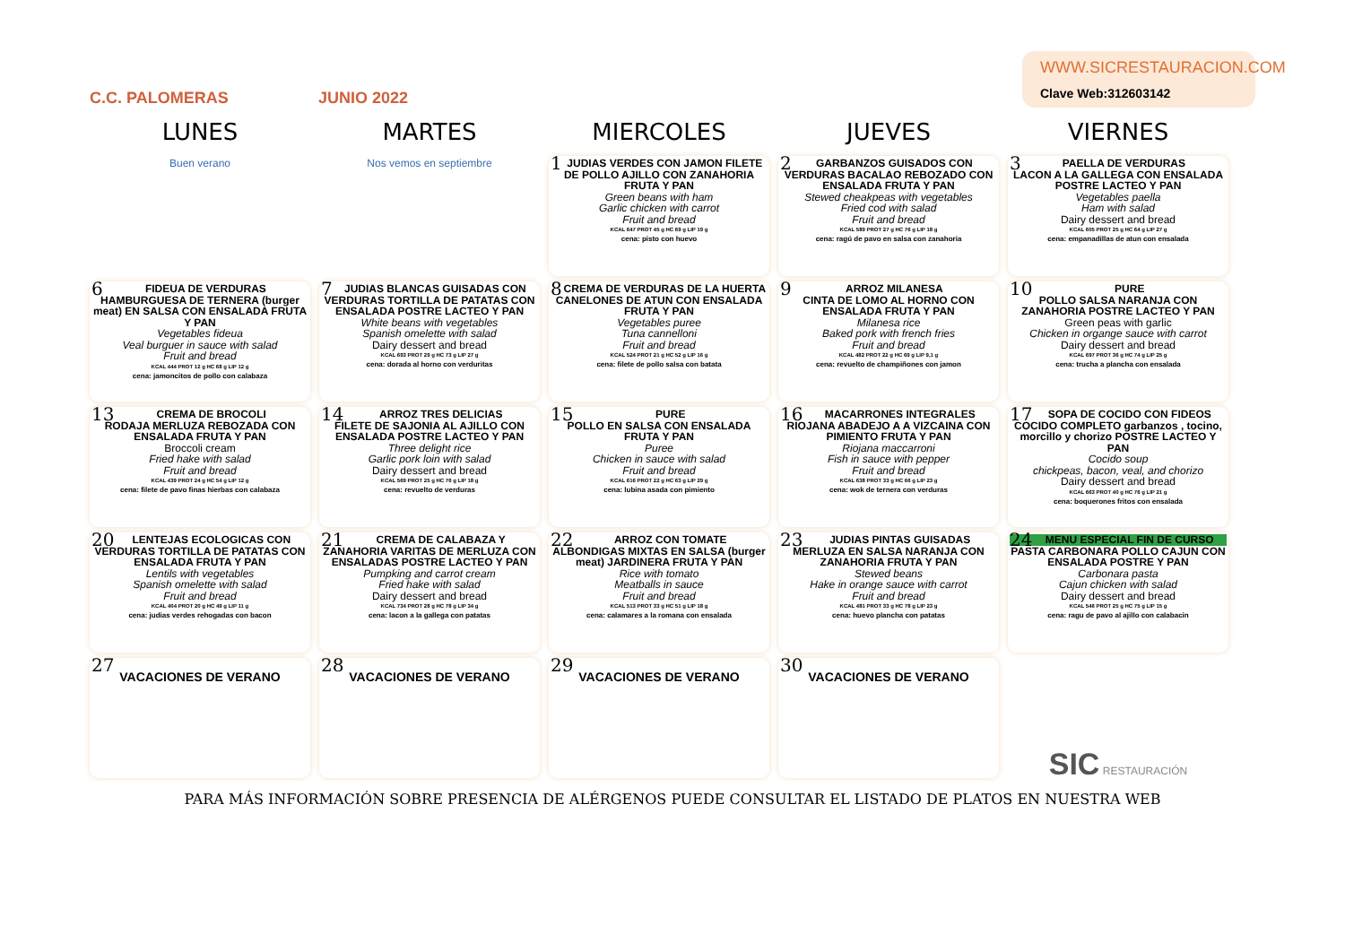C.C. PALOMERAS
JUNIO 2022
WWW.SICRESTAURACION.COM
Clave Web:312603142
| LUNES | MARTES | MIERCOLES | JUEVES | VIERNES |
| --- | --- | --- | --- | --- |
| Buen verano | Nos vemos en septiembre | 1 JUDIAS VERDES CON JAMON FILETE DE POLLO AJILLO CON ZANAHORIA FRUTA Y PAN Green beans with ham Garlic chicken with carrot Fruit and bread KCAL 647 PROT 45 g HC 69 g LIP 19 g cena: pisto con huevo | 2 GARBANZOS GUISADOS CON VERDURAS BACALAO REBOZADO CON ENSALADA FRUTA Y PAN Stewed cheakpeas with vegetables Fried cod with salad Fruit and bread KCAL 589 PROT 27 g HC 76 g LIP 18 g cena: ragú de pavo en salsa con zanahoria | 3 PAELLA DE VERDURAS LACON A LA GALLEGA CON ENSALADA POSTRE LACTEO Y PAN Vegetables paella Ham with salad Dairy dessert and bread KCAL 605 PROT 25 g HC 64 g LIP 27 g cena: empanadillas de atun con ensalada |
| 6 FIDEUA DE VERDURAS HAMBURGUESA DE TERNERA (burger meat) EN SALSA CON ENSALADA FRUTA Y PAN Vegetables fideua Veal burguer in sauce with salad Fruit and bread KCAL 444 PROT 12 g HC 68 g LIP 12 g cena: jamoncitos de pollo con calabaza | 7 JUDIAS BLANCAS GUISADAS CON VERDURAS TORTILLA DE PATATAS CON ENSALADA POSTRE LACTEO Y PAN White beans with vegetables Spanish omelette with salad Dairy dessert and bread KCAL 693 PROT 29 g HC 73 g LIP 27 g cena: dorada al horno con verduritas | 8 CREMA DE VERDURAS DE LA HUERTA CANELONES DE ATUN CON ENSALADA FRUTA Y PAN Vegetables puree Tuna cannelloni Fruit and bread KCAL 524 PROT 21 g HC 52 g LIP 16 g cena: filete de pollo salsa con batata | 9 ARROZ MILANESA CINTA DE LOMO AL HORNO CON ENSALADA FRUTA Y PAN Milanesa rice Baked pork with french fries Fruit and bread KCAL 482 PROT 22 g HC 69 g LIP 9,1 g cena: revuelto de champiñones con jamon | 10 PURE POLLO SALSA NARANJA CON ZANAHORIA POSTRE LACTEO Y PAN Green peas with garlic Chicken in organge sauce with carrot Dairy dessert and bread KCAL 697 PROT 36 g HC 74 g LIP 25 g cena: trucha a plancha con ensalada |
| 13 CREMA DE BROCOLI RODAJA MERLUZA REBOZADA CON ENSALADA FRUTA Y PAN Broccoli cream Fried hake with salad Fruit and bread KCAL 439 PROT 24 g HC 54 g LIP 12 g cena: filete de pavo finas hierbas con calabaza | 14 ARROZ TRES DELICIAS FILETE DE SAJONIA AL AJILLO CON ENSALADA POSTRE LACTEO Y PAN Three delight rice Garlic pork loin with salad Dairy dessert and bread KCAL 569 PROT 25 g HC 76 g LIP 18 g cena: revuelto de verduras | 15 PURE POLLO EN SALSA CON ENSALADA FRUTA Y PAN Puree Chicken in sauce with salad Fruit and bread KCAL 616 PROT 22 g HC 63 g LIP 29 g cena: lubina asada con pimiento | 16 MACARRONES INTEGRALES RIOJANA ABADEJO A A VIZCAINA CON PIMIENTO FRUTA Y PAN Riojana maccarroni Fish in sauce with pepper Fruit and bread KCAL 638 PROT 33 g HC 66 g LIP 23 g cena: wok de ternera con verduras | 17 SOPA DE COCIDO CON FIDEOS COCIDO COMPLETO garbanzos , tocino, morcillo y chorizo POSTRE LACTEO Y PAN Cocido soup chickpeas, bacon, veal, and chorizo Dairy dessert and bread KCAL 663 PROT 40 g HC 76 g LIP 21 g cena: boquerones fritos con ensalada |
| 20 LENTEJAS ECOLOGICAS CON VERDURAS TORTILLA DE PATATAS CON ENSALADA FRUTA Y PAN Lentils with vegetables Spanish omelette with salad Fruit and bread KCAL 404 PROT 20 g HC 49 g LIP 11 g cena: judias verdes rehogadas con bacon | 21 CREMA DE CALABAZA Y ZANAHORIA VARITAS DE MERLUZA CON ENSALADAS POSTRE LACTEO Y PAN Pumpking and carrot cream Fried hake with salad Dairy dessert and bread KCAL 734 PROT 28 g HC 78 g LIP 34 g cena: lacon a la gallega con patatas | 22 ARROZ CON TOMATE ALBONDIGAS MIXTAS EN SALSA (burger meat) JARDINERA FRUTA Y PAN Rice with tomato Meatballs in sauce Fruit and bread KCAL 513 PROT 33 g HC 51 g LIP 18 g cena: calamares a la romana con ensalada | 23 JUDIAS PINTAS GUISADAS MERLUZA EN SALSA NARANJA CON ZANAHORIA FRUTA Y PAN Stewed beans Hake in orange sauce with carrot Fruit and bread KCAL 481 PROT 33 g HC 78 g LIP 23 g cena: huevo plancha con patatas | 24 MENU ESPECIAL FIN DE CURSO PASTA CARBONARA POLLO CAJUN CON ENSALADA POSTRE Y PAN Carbonara pasta Cajun chicken with salad Dairy dessert and bread KCAL 546 PROT 25 g HC 75 g LIP 15 g cena: ragu de pavo al ajillo con calabacin |
| 27 VACACIONES DE VERANO | 28 VACACIONES DE VERANO | 29 VACACIONES DE VERANO | 30 VACACIONES DE VERANO | SIC RESTAURACIÓN |
PARA MÁS INFORMACIÓN SOBRE PRESENCIA DE ALÉRGENOS PUEDE CONSULTAR EL LISTADO DE PLATOS EN NUESTRA WEB